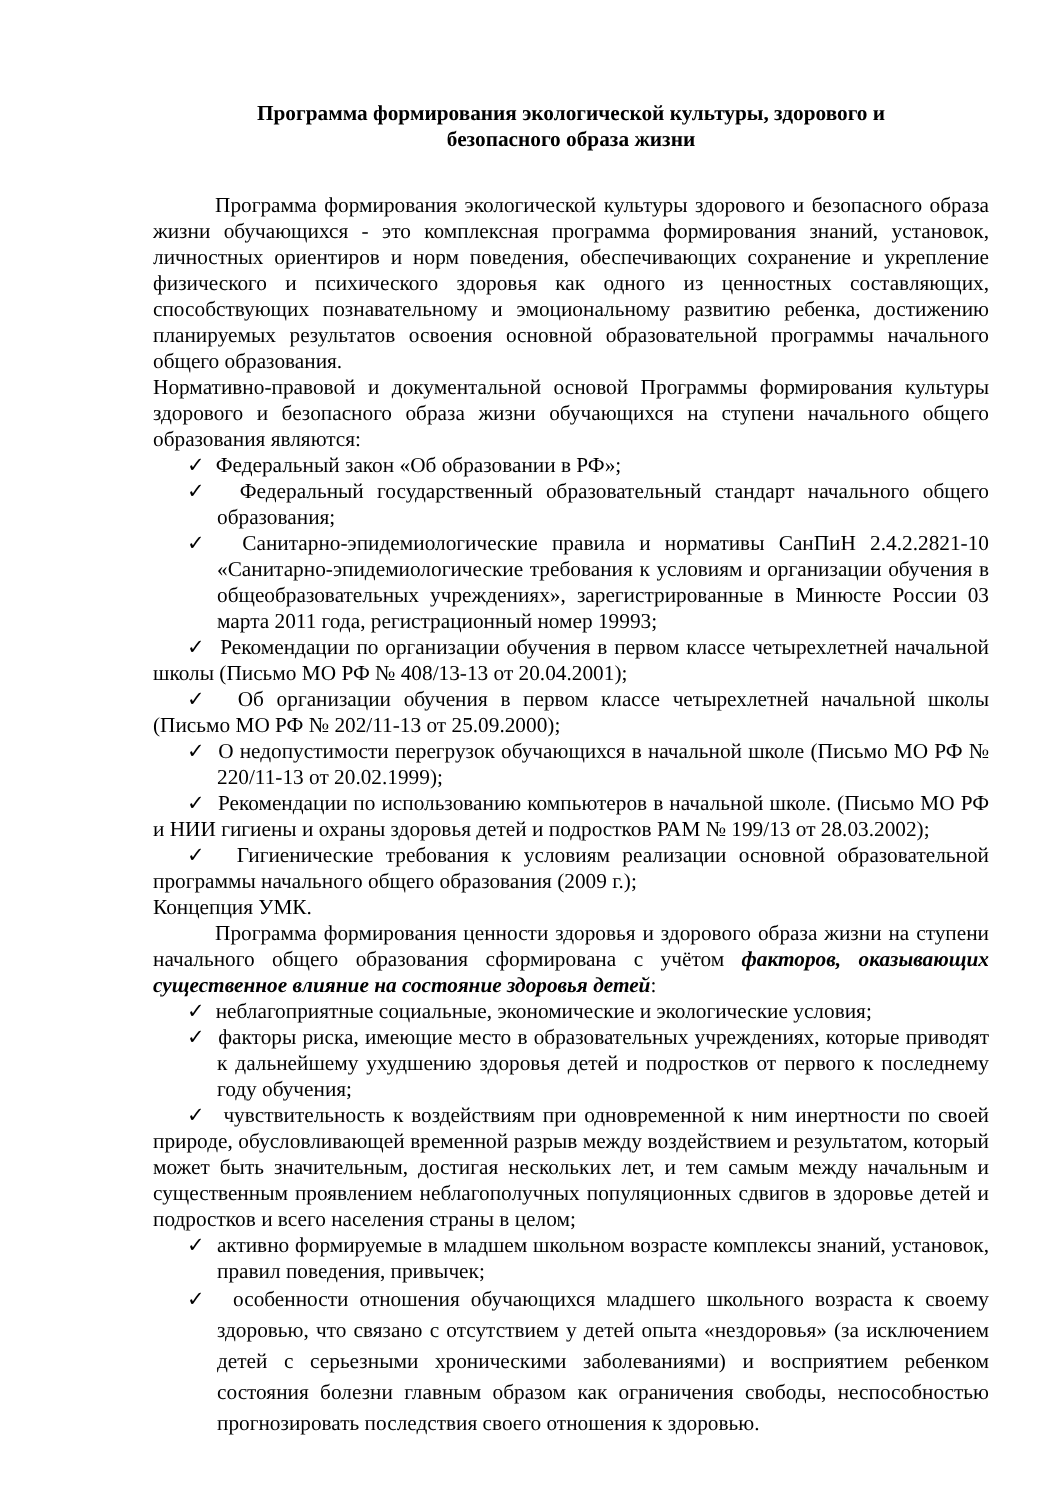Программа формирования экологической культуры, здорового и
безопасного образа жизни
Программа формирования экологической культуры здорового и безопасного образа жизни обучающихся - это комплексная программа формирования знаний, установок, личностных ориентиров и норм поведения, обеспечивающих сохранение и укрепление физического и психического здоровья как одного из ценностных составляющих, способствующих познавательному и эмоциональному развитию ребенка, достижению планируемых результатов освоения основной образовательной программы начального общего образования.
Нормативно-правовой и документальной основой Программы формирования культуры здорового и безопасного образа жизни обучающихся на ступени начального общего образования являются:
✓ Федеральный закон «Об образовании в РФ»;
✓ Федеральный государственный образовательный стандарт начального общего образования;
✓ Санитарно-эпидемиологические правила и нормативы СанПиН 2.4.2.2821-10 «Санитарно-эпидемиологические требования к условиям и организации обучения в общеобразовательных учреждениях», зарегистрированные в Минюсте России 03 марта 2011 года, регистрационный номер 19993;
✓ Рекомендации по организации обучения в первом классе четырехлетней начальной школы (Письмо МО РФ № 408/13-13 от 20.04.2001);
✓ Об организации обучения в первом классе четырехлетней начальной школы (Письмо МО РФ № 202/11-13 от 25.09.2000);
✓ О недопустимости перегрузок обучающихся в начальной школе (Письмо МО РФ № 220/11-13 от 20.02.1999);
✓ Рекомендации по использованию компьютеров в начальной школе. (Письмо МО РФ и НИИ гигиены и охраны здоровья детей и подростков РАМ № 199/13 от 28.03.2002);
✓ Гигиенические требования к условиям реализации основной образовательной программы начального общего образования (2009 г.);
Концепция УМК.
Программа формирования ценности здоровья и здорового образа жизни на ступени начального общего образования сформирована с учётом факторов, оказывающих существенное влияние на состояние здоровья детей:
✓ неблагоприятные социальные, экономические и экологические условия;
✓ факторы риска, имеющие место в образовательных учреждениях, которые приводят к дальнейшему ухудшению здоровья детей и подростков от первого к последнему году обучения;
✓ чувствительность к воздействиям при одновременной к ним инертности по своей природе, обусловливающей временной разрыв между воздействием и результатом, который может быть значительным, достигая нескольких лет, и тем самым между начальным и существенным проявлением неблагополучных популяционных сдвигов в здоровье детей и подростков и всего населения страны в целом;
✓ активно формируемые в младшем школьном возрасте комплексы знаний, установок, правил поведения, привычек;
✓ особенности отношения обучающихся младшего школьного возраста к своему здоровью, что связано с отсутствием у детей опыта «нездоровья» (за исключением детей с серьезными хроническими заболеваниями) и восприятием ребенком состояния болезни главным образом как ограничения свободы, неспособностью прогнозировать последствия своего отношения к здоровью.